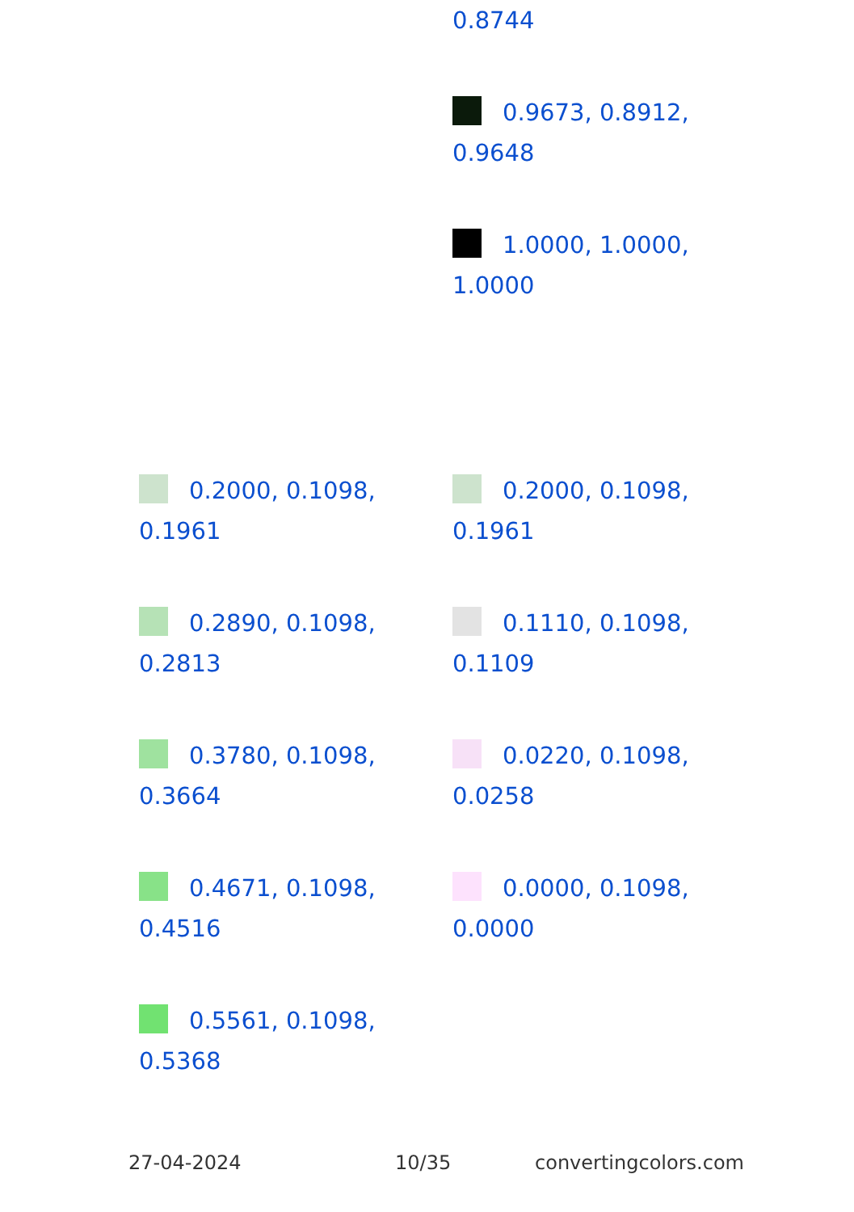0.8744
0.9673, 0.8912, 0.9648
1.0000, 1.0000, 1.0000
0.2000, 0.1098, 0.1961
0.2000, 0.1098, 0.1961
0.2890, 0.1098, 0.2813
0.1110, 0.1098, 0.1109
0.3780, 0.1098, 0.3664
0.0220, 0.1098, 0.0258
0.4671, 0.1098, 0.4516
0.0000, 0.1098, 0.0000
0.5561, 0.1098, 0.5368
27-04-2024 10/35 convertingcolors.com